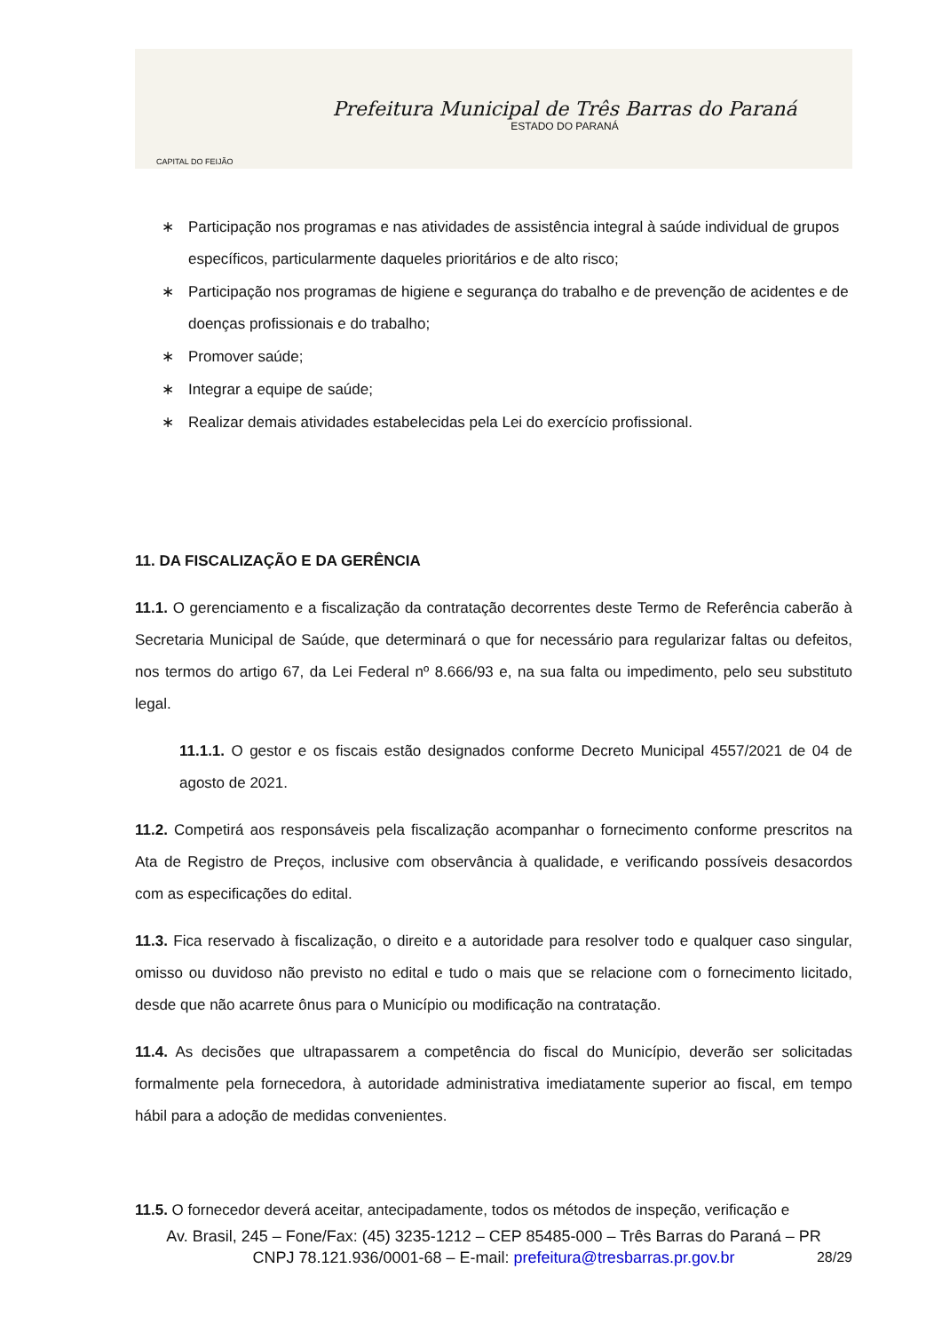CAPITAL DO FEIJÃO
Prefeitura Municipal de Três Barras do Paraná
ESTADO DO PARANÁ
∗ Participação nos programas e nas atividades de assistência integral à saúde individual de grupos específicos, particularmente daqueles prioritários e de alto risco;
∗ Participação nos programas de higiene e segurança do trabalho e de prevenção de acidentes e de doenças profissionais e do trabalho;
∗ Promover saúde;
∗ Integrar a equipe de saúde;
∗ Realizar demais atividades estabelecidas pela Lei do exercício profissional.
11. DA FISCALIZAÇÃO E DA GERÊNCIA
11.1. O gerenciamento e a fiscalização da contratação decorrentes deste Termo de Referência caberão à Secretaria Municipal de Saúde, que determinará o que for necessário para regularizar faltas ou defeitos, nos termos do artigo 67, da Lei Federal nº 8.666/93 e, na sua falta ou impedimento, pelo seu substituto legal.
11.1.1. O gestor e os fiscais estão designados conforme Decreto Municipal 4557/2021 de 04 de agosto de 2021.
11.2. Competirá aos responsáveis pela fiscalização acompanhar o fornecimento conforme prescritos na Ata de Registro de Preços, inclusive com observância à qualidade, e verificando possíveis desacordos com as especificações do edital.
11.3. Fica reservado à fiscalização, o direito e a autoridade para resolver todo e qualquer caso singular, omisso ou duvidoso não previsto no edital e tudo o mais que se relacione com o fornecimento licitado, desde que não acarrete ônus para o Município ou modificação na contratação.
11.4. As decisões que ultrapassarem a competência do fiscal do Município, deverão ser solicitadas formalmente pela fornecedora, à autoridade administrativa imediatamente superior ao fiscal, em tempo hábil para a adoção de medidas convenientes.
11.5. O fornecedor deverá aceitar, antecipadamente, todos os métodos de inspeção, verificação e
28/29
Av. Brasil, 245 – Fone/Fax: (45) 3235-1212 – CEP 85485-000 – Três Barras do Paraná – PR
CNPJ 78.121.936/0001-68 – E-mail: prefeitura@tresbarras.pr.gov.br